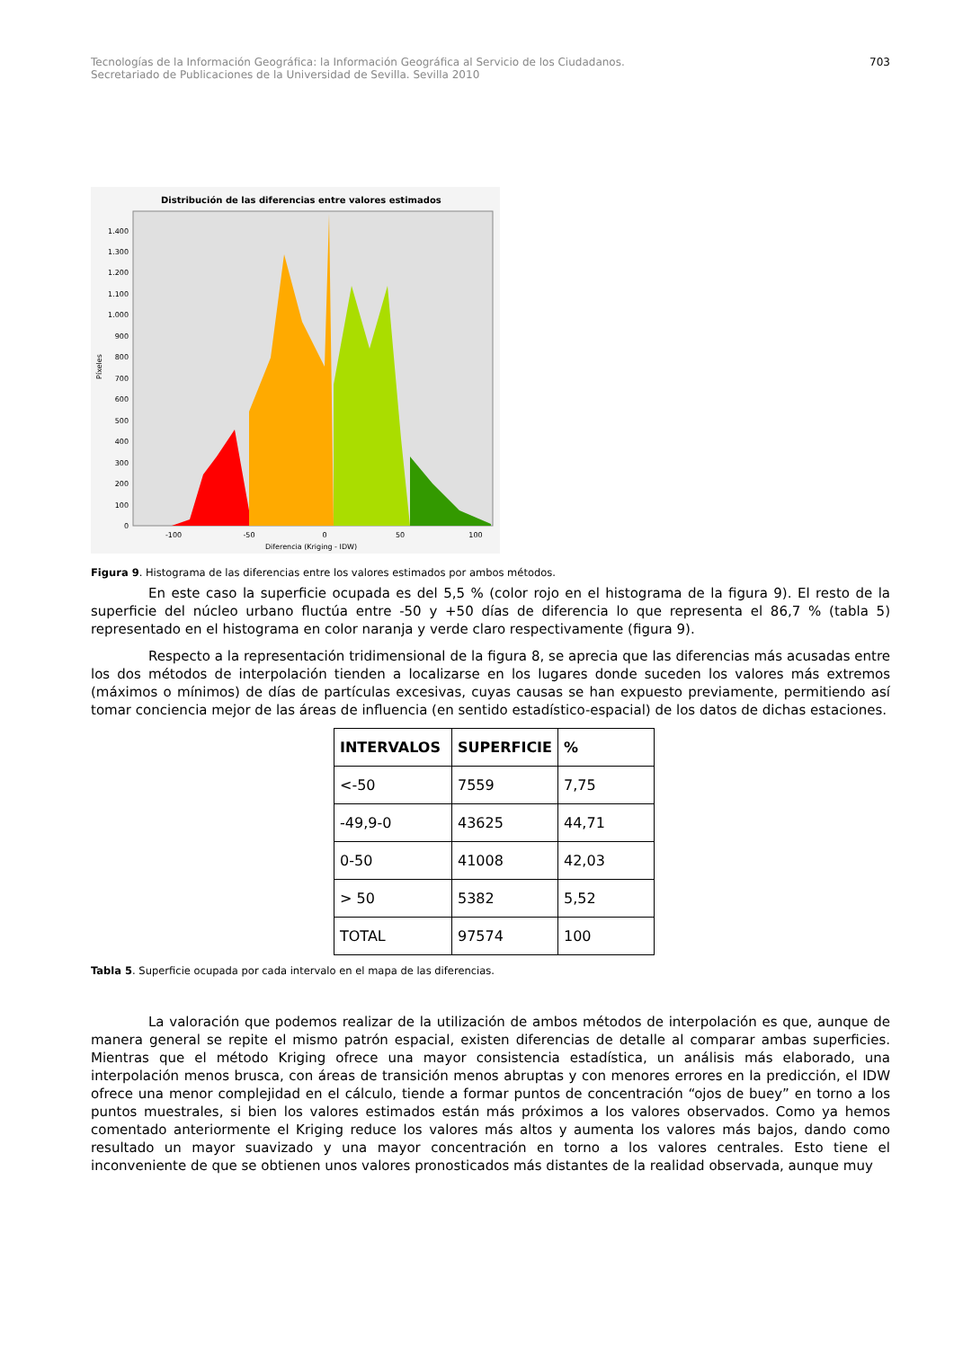Tecnologías de la Información Geográfica: la Información Geográfica al Servicio de los Ciudadanos.
Secretariado de Publicaciones de la Universidad de Sevilla. Sevilla 2010
703
Distribución de las diferencias entre valores estimados
0
100
200
300
400
500
600
700
800
900
1.000
1.100
1.200
1.300
1.400
-100
-50
0
50
100
Diferencia (Kriging - IDW)
Píxeles
Figura 9. Histograma de las diferencias entre los valores estimados por ambos métodos.
En este caso la superficie ocupada es del 5,5 % (color rojo en el histograma de la figura 9). El resto de la superficie del núcleo urbano fluctúa entre -50 y +50 días de diferencia lo que representa el 86,7 % (tabla 5) representado en el histograma en color naranja y verde claro respectivamente (figura 9).
Respecto a la representación tridimensional de la figura 8, se aprecia que las diferencias más acusadas entre los dos métodos de interpolación tienden a localizarse en los lugares donde suceden los valores más extremos (máximos o mínimos) de días de partículas excesivas, cuyas causas se han expuesto previamente, permitiendo así tomar conciencia mejor de las áreas de influencia (en sentido estadístico-espacial) de los datos de dichas estaciones.
| INTERVALOS | SUPERFICIE | % |
| --- | --- | --- |
| <-50 | 7559 | 7,75 |
| -49,9-0 | 43625 | 44,71 |
| 0-50 | 41008 | 42,03 |
| > 50 | 5382 | 5,52 |
| TOTAL | 97574 | 100 |
Tabla 5. Superficie ocupada por cada intervalo en el mapa de las diferencias.
La valoración que podemos realizar de la utilización de ambos métodos de interpolación es que, aunque de manera general se repite el mismo patrón espacial, existen diferencias de detalle al comparar ambas superficies. Mientras que el método Kriging ofrece una mayor consistencia estadística, un análisis más elaborado, una interpolación menos brusca, con áreas de transición menos abruptas y con menores errores en la predicción, el IDW ofrece una menor complejidad en el cálculo, tiende a formar puntos de concentración “ojos de buey” en torno a los puntos muestrales, si bien los valores estimados están más próximos a los valores observados. Como ya hemos comentado anteriormente el Kriging reduce los valores más altos y aumenta los valores más bajos, dando como resultado un mayor suavizado y una mayor concentración en torno a los valores centrales. Esto tiene el inconveniente de que se obtienen unos valores pronosticados más distantes de la realidad observada, aunque muy